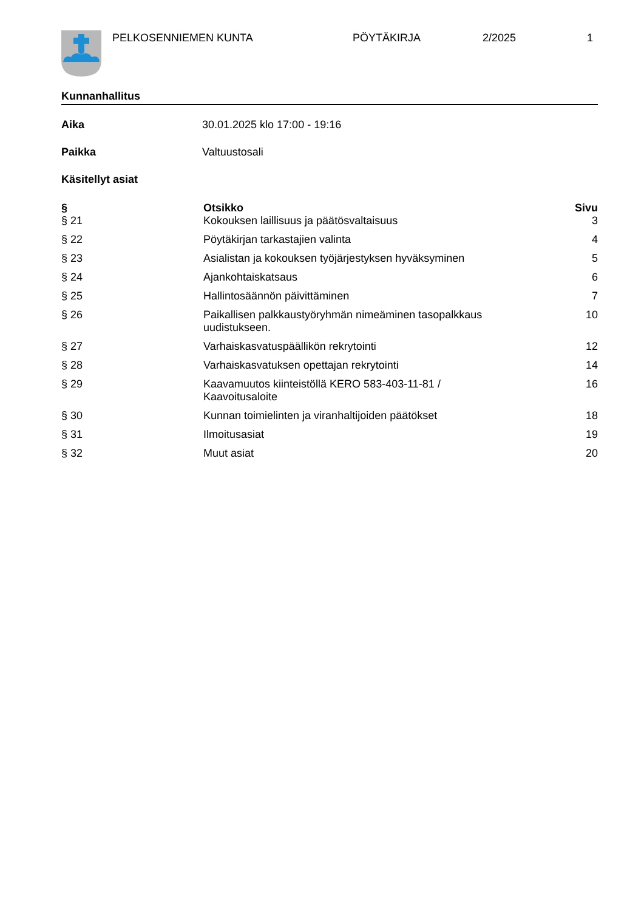PELKOSENNIEMEN KUNTA PÖYTÄKIRJA 2/2025 1
Kunnanhallitus
Aika 30.01.2025 klo 17:00 - 19:16
Paikka Valtuustosali
Käsitellyt asiat
| § | Otsikko | Sivu |
| --- | --- | --- |
| § 21 | Kokouksen laillisuus ja päätösvaltaisuus | 3 |
| § 22 | Pöytäkirjan tarkastajien valinta | 4 |
| § 23 | Asialistan ja kokouksen työjärjestyksen hyväksyminen | 5 |
| § 24 | Ajankohtaiskatsaus | 6 |
| § 25 | Hallintosäännön päivittäminen | 7 |
| § 26 | Paikallisen palkkaustyöryhmän nimeäminen tasopalkkaus uudistukseen. | 10 |
| § 27 | Varhaiskasvatuspäällikön rekrytointi | 12 |
| § 28 | Varhaiskasvatuksen opettajan rekrytointi | 14 |
| § 29 | Kaavamuutos kiinteistöllä KERO 583-403-11-81 / Kaavoitusaloite | 16 |
| § 30 | Kunnan toimielinten ja viranhaltijoiden päätökset | 18 |
| § 31 | Ilmoitusasiat | 19 |
| § 32 | Muut asiat | 20 |